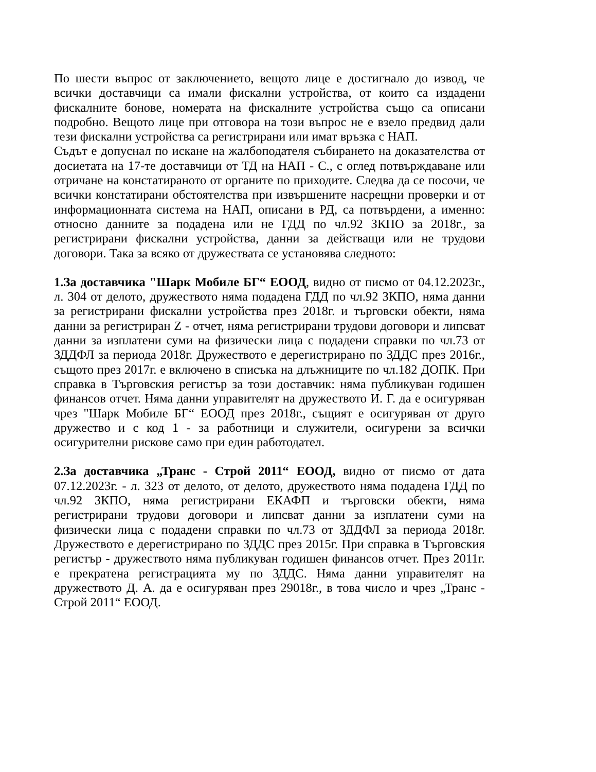По шести въпрос от заключението, вещото лице е достигнало до извод, че всички доставчици са имали фискални устройства, от които са издадени фискалните бонове, номерата на фискалните устройства също са описани подробно. Вещото лице при отговора на този въпрос не е взело предвид дали тези фискални устройства са регистрирани или имат връзка с НАП.
Съдът е допуснал по искане на жалбоподателя събирането на доказателства от досиетата на 17-те доставчици от ТД на НАП - С., с оглед потвърждаване или отричане на констатираното от органите по приходите. Следва да се посочи, че всички констатирани обстоятелства при извършените насрещни проверки и от информационната система на НАП, описани в РД, са потвърдени, а именно: относно данните за подадена или не ГДД по чл.92 ЗКПО за 2018г., за регистрирани фискални устройства, данни за действащи или не трудови договори. Така за всяко от дружествата се установява следното:
1.За доставчика "Шарк Мобиле БГ“ ЕООД, видно от писмо от 04.12.2023г., л. 304 от делото, дружеството няма подадена ГДД по чл.92 ЗКПО, няма данни за регистрирани фискални устройства през 2018г. и търговски обекти, няма данни за регистриран Z - отчет, няма регистрирани трудови договори и липсват данни за изплатени суми на физически лица с подадени справки по чл.73 от ЗДДФЛ за периода 2018г. Дружеството е дерегистрирано по ЗДДС през 2016г., същото през 2017г. е включено в списъка на длъжниците по чл.182 ДОПК. При справка в Търговския регистър за този доставчик: няма публикуван годишен финансов отчет. Няма данни управителят на дружеството И. Г. да е осигуряван чрез "Шарк Мобиле БГ“ ЕООД през 2018г., същият е осигуряван от друго дружество и с код 1 - за работници и служители, осигурени за всички осигурителни рискове само при един работодател.
2.За доставчика „Транс - Строй 2011“ ЕООД, видно от писмо от дата 07.12.2023г. - л. 323 от делото, от делото, дружеството няма подадена ГДД по чл.92 ЗКПО, няма регистрирани ЕКАФП и търговски обекти, няма регистрирани трудови договори и липсват данни за изплатени суми на физически лица с подадени справки по чл.73 от ЗДДФЛ за периода 2018г. Дружеството е дерегистрирано по ЗДДС през 2015г. При справка в Търговския регистър - дружеството няма публикуван годишен финансов отчет. През 2011г. е прекратена регистрацията му по ЗДДС. Няма данни управителят на дружеството Д. А. да е осигуряван през 29018г., в това число и чрез „Транс - Строй 2011“ ЕООД.